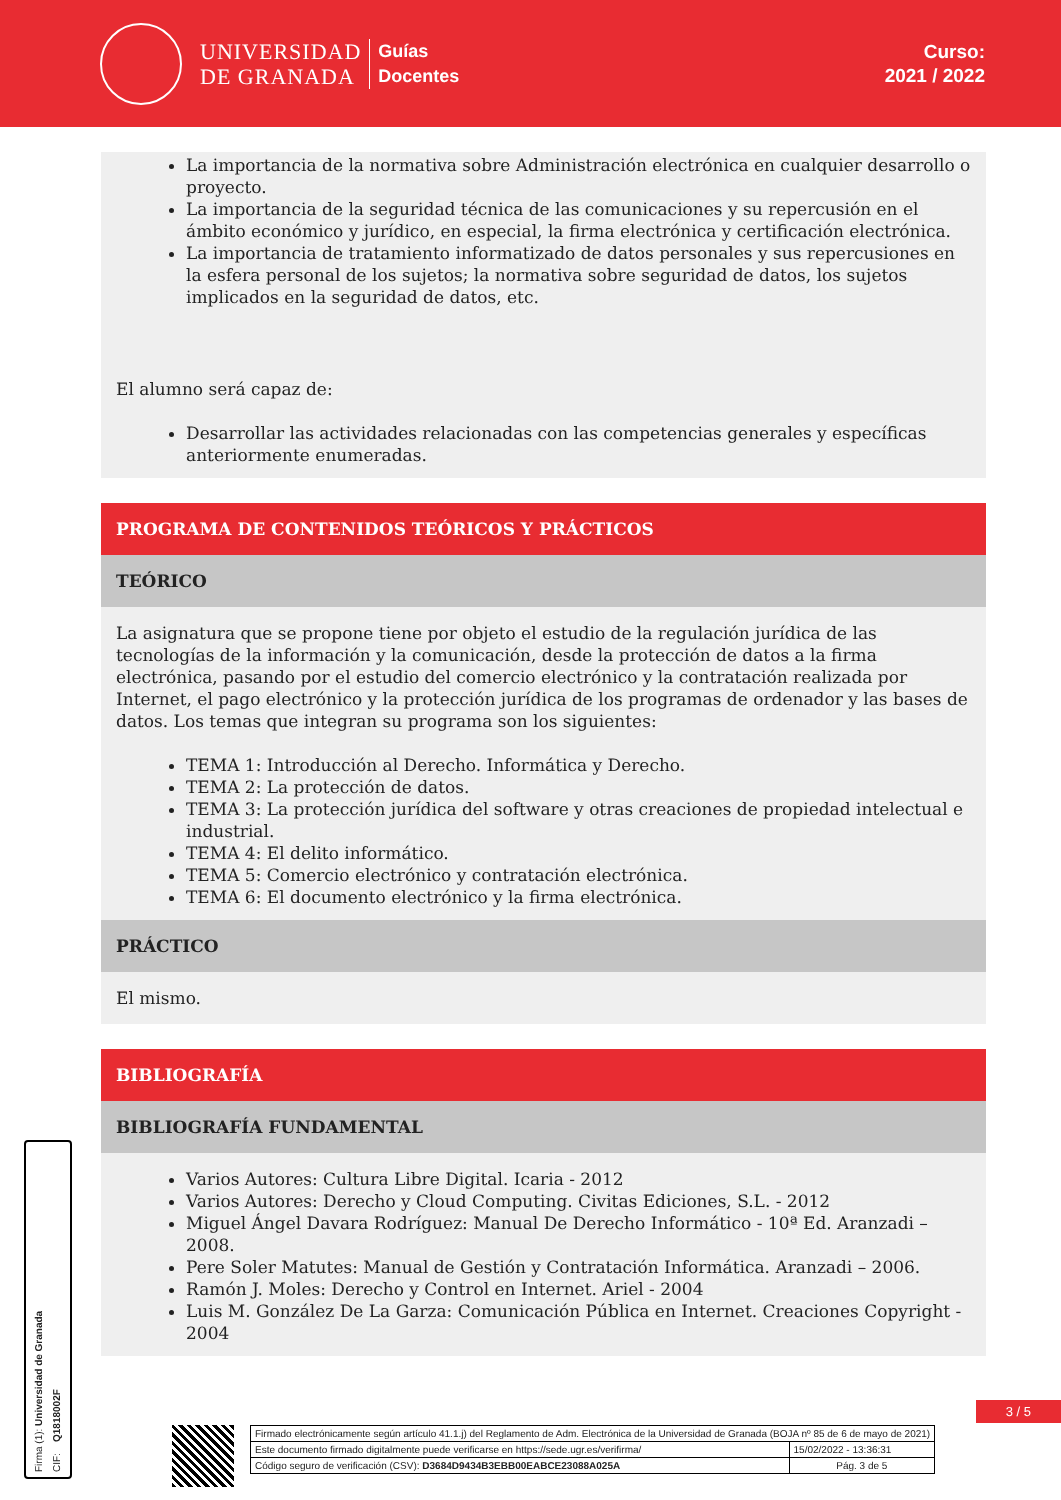UNIVERSIDAD
DE GRANADA
Guías
Docentes
Curso:
2021 / 2022
La importancia de la normativa sobre Administración electrónica en cualquier desarrollo o proyecto.
La importancia de la seguridad técnica de las comunicaciones y su repercusión en el ámbito económico y jurídico, en especial, la firma electrónica y certificación electrónica.
La importancia de tratamiento informatizado de datos personales y sus repercusiones en la esfera personal de los sujetos; la normativa sobre seguridad de datos, los sujetos implicados en la seguridad de datos, etc.
El alumno será capaz de:
Desarrollar las actividades relacionadas con las competencias generales y específicas anteriormente enumeradas.
PROGRAMA DE CONTENIDOS TEÓRICOS Y PRÁCTICOS
TEÓRICO
La asignatura que se propone tiene por objeto el estudio de la regulación jurídica de las tecnologías de la información y la comunicación, desde la protección de datos a la firma electrónica, pasando por el estudio del comercio electrónico y la contratación realizada por Internet, el pago electrónico y la protección jurídica de los programas de ordenador y las bases de datos. Los temas que integran su programa son los siguientes:
TEMA 1: Introducción al Derecho. Informática y Derecho.
TEMA 2: La protección de datos.
TEMA 3: La protección jurídica del software y otras creaciones de propiedad intelectual e industrial.
TEMA 4: El delito informático.
TEMA 5: Comercio electrónico y contratación electrónica.
TEMA 6: El documento electrónico y la firma electrónica.
PRÁCTICO
El mismo.
BIBLIOGRAFÍA
BIBLIOGRAFÍA FUNDAMENTAL
Varios Autores: Cultura Libre Digital. Icaria - 2012
Varios Autores: Derecho y Cloud Computing. Civitas Ediciones, S.L. - 2012
Miguel Ángel Davara Rodríguez: Manual De Derecho Informático - 10ª Ed. Aranzadi – 2008.
Pere Soler Matutes: Manual de Gestión y Contratación Informática. Aranzadi – 2006.
Ramón J. Moles: Derecho y Control en Internet. Ariel - 2004
Luis M. González De La Garza: Comunicación Pública en Internet. Creaciones Copyright - 2004
Firma (1): Universidad de Granada
CIF: Q1818002F
3 / 5
| Firmado electrónicamente según artículo 41.1.j) del Reglamento de Adm. Electrónica de la Universidad de Granada (BOJA nº 85 de 6 de mayo de 2021) | |
| Este documento firmado digitalmente puede verificarse en https://sede.ugr.es/verifirma/ | 15/02/2022 - 13:36:31 |
| Código seguro de verificación (CSV): D3684D9434B3EBB00EABCE23088A025A | Pág. 3 de 5 |